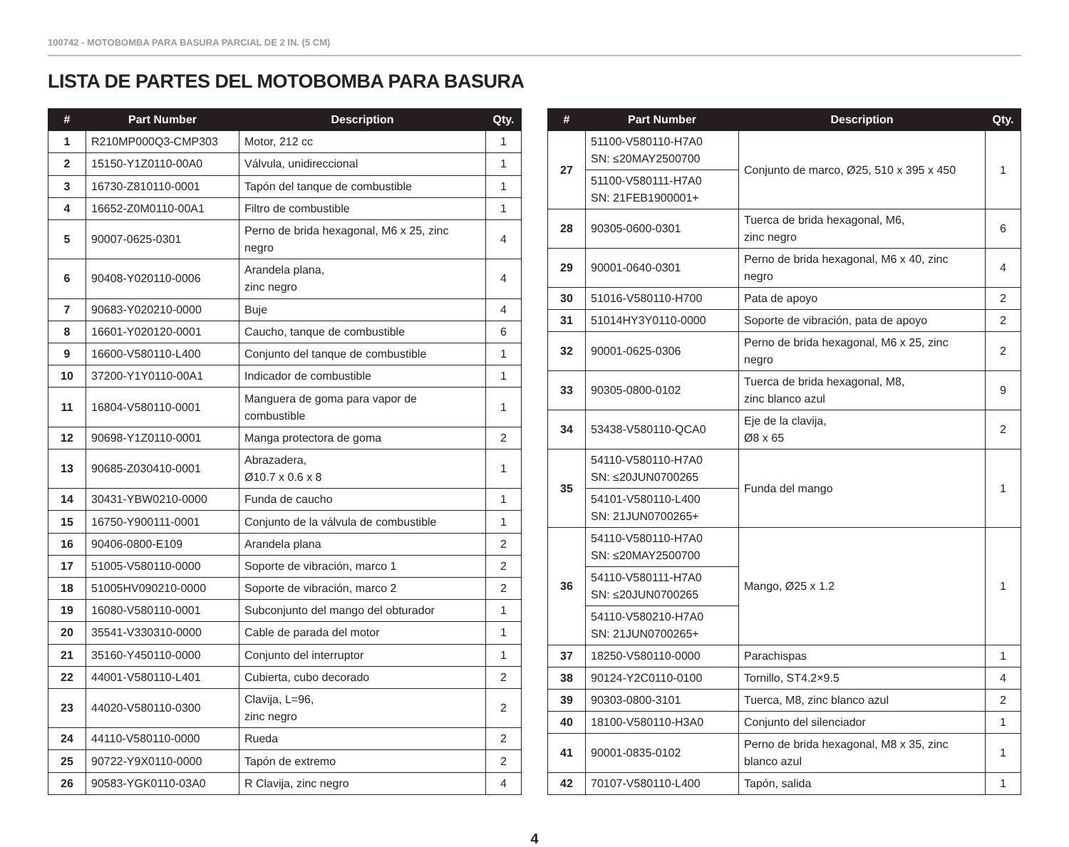100742 - MOTOBOMBA PARA BASURA PARCIAL DE 2 IN. (5 CM)
LISTA DE PARTES DEL MOTOBOMBA PARA BASURA
| # | Part Number | Description | Qty. |
| --- | --- | --- | --- |
| 1 | R210MP000Q3-CMP303 | Motor, 212 cc | 1 |
| 2 | 15150-Y1Z0110-00A0 | Válvula, unidireccional | 1 |
| 3 | 16730-Z810110-0001 | Tapón del tanque de combustible | 1 |
| 4 | 16652-Z0M0110-00A1 | Filtro de combustible | 1 |
| 5 | 90007-0625-0301 | Perno de brida hexagonal, M6 x 25, zinc negro | 4 |
| 6 | 90408-Y020110-0006 | Arandela plana, zinc negro | 4 |
| 7 | 90683-Y020210-0000 | Buje | 4 |
| 8 | 16601-Y020120-0001 | Caucho, tanque de combustible | 6 |
| 9 | 16600-V580110-L400 | Conjunto del tanque de combustible | 1 |
| 10 | 37200-Y1Y0110-00A1 | Indicador de combustible | 1 |
| 11 | 16804-V580110-0001 | Manguera de goma para vapor de combustible | 1 |
| 12 | 90698-Y1Z0110-0001 | Manga protectora de goma | 2 |
| 13 | 90685-Z030410-0001 | Abrazadera, Ø10.7 x 0.6 x 8 | 1 |
| 14 | 30431-YBW0210-0000 | Funda de caucho | 1 |
| 15 | 16750-Y900111-0001 | Conjunto de la válvula de combustible | 1 |
| 16 | 90406-0800-E109 | Arandela plana | 2 |
| 17 | 51005-V580110-0000 | Soporte de vibración, marco 1 | 2 |
| 18 | 51005HV090210-0000 | Soporte de vibración, marco 2 | 2 |
| 19 | 16080-V580110-0001 | Subconjunto del mango del obturador | 1 |
| 20 | 35541-V330310-0000 | Cable de parada del motor | 1 |
| 21 | 35160-Y450110-0000 | Conjunto del interruptor | 1 |
| 22 | 44001-V580110-L401 | Cubierta, cubo decorado | 2 |
| 23 | 44020-V580110-0300 | Clavija, L=96, zinc negro | 2 |
| 24 | 44110-V580110-0000 | Rueda | 2 |
| 25 | 90722-Y9X0110-0000 | Tapón de extremo | 2 |
| 26 | 90583-YGK0110-03A0 | R Clavija, zinc negro | 4 |
| # | Part Number | Description | Qty. |
| --- | --- | --- | --- |
| 27 | 51100-V580110-H7A0 SN: ≤20MAY2500700 | Conjunto de marco, Ø25, 510 x 395 x 450 | 1 |
| | 51100-V580111-H7A0 SN: 21FEB1900001+ | | |
| 28 | 90305-0600-0301 | Tuerca de brida hexagonal, M6, zinc negro | 6 |
| 29 | 90001-0640-0301 | Perno de brida hexagonal, M6 x 40, zinc negro | 4 |
| 30 | 51016-V580110-H700 | Pata de apoyo | 2 |
| 31 | 51014HY3Y0110-0000 | Soporte de vibración, pata de apoyo | 2 |
| 32 | 90001-0625-0306 | Perno de brida hexagonal, M6 x 25, zinc negro | 2 |
| 33 | 90305-0800-0102 | Tuerca de brida hexagonal, M8, zinc blanco azul | 9 |
| 34 | 53438-V580110-QCA0 | Eje de la clavija, Ø8 x 65 | 2 |
| 35 | 54110-V580110-H7A0 SN: ≤20JUN0700265 | Funda del mango | 1 |
| | 54101-V580110-L400 SN: 21JUN0700265+ | | |
| 36 | 54110-V580110-H7A0 SN: ≤20MAY2500700 | Mango, Ø25 x 1.2 | 1 |
| | 54110-V580111-H7A0 SN: ≤20JUN0700265 | | |
| | 54110-V580210-H7A0 SN: 21JUN0700265+ | | |
| 37 | 18250-V580110-0000 | Parachispas | 1 |
| 38 | 90124-Y2C0110-0100 | Tornillo, ST4.2×9.5 | 4 |
| 39 | 90303-0800-3101 | Tuerca, M8, zinc blanco azul | 2 |
| 40 | 18100-V580110-H3A0 | Conjunto del silenciador | 1 |
| 41 | 90001-0835-0102 | Perno de brida hexagonal, M8 x 35, zinc blanco azul | 1 |
| 42 | 70107-V580110-L400 | Tapón, salida | 1 |
4